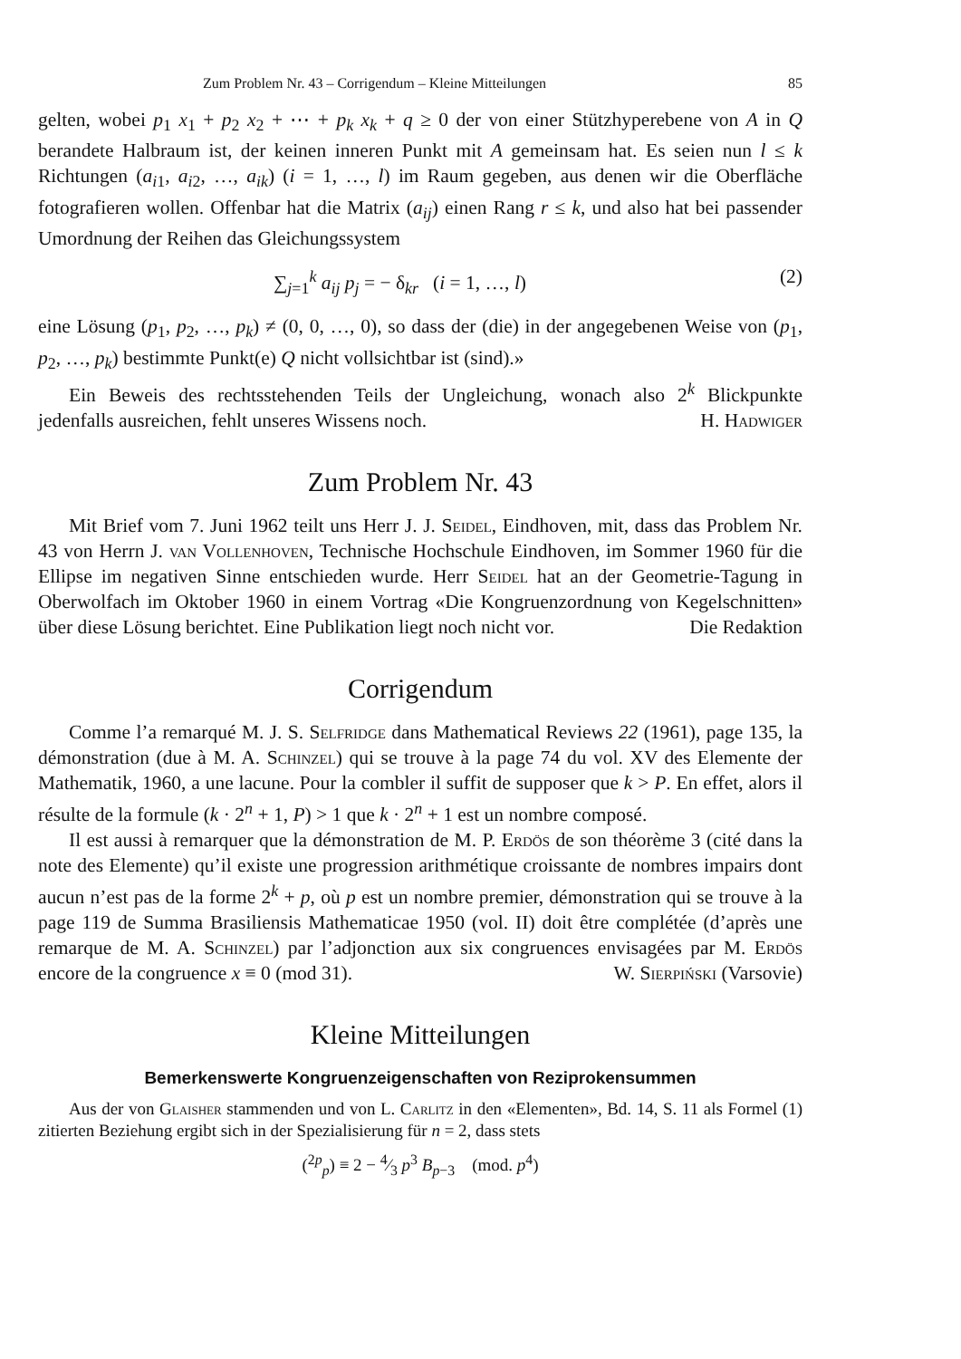Zum Problem Nr. 43 – Corrigendum – Kleine Mitteilungen 85
gelten, wobei p<sub>1</sub> x<sub>1</sub> + p<sub>2</sub> x<sub>2</sub> + ⋯ + p<sub>k</sub> x<sub>k</sub> + q ≥ 0 der von einer Stützhyperebene von A in Q berandete Halbraum ist, der keinen inneren Punkt mit A gemeinsam hat. Es seien nun l ≤ k Richtungen (a<sub>i1</sub>, a<sub>i2</sub>, …, a<sub>ik</sub>) (i = 1, …, l) im Raum gegeben, aus denen wir die Oberfläche fotografieren wollen. Offenbar hat die Matrix (a<sub>ij</sub>) einen Rang r ≤ k, und also hat bei passender Umordnung der Reihen das Gleichungssystem
∑<sub>j=1</sub><sup>k</sup> a<sub>ij</sub> p<sub>j</sub> = − δ<sub>kr</sub> (i = 1, …, l) (2)
eine Lösung (p<sub>1</sub>, p<sub>2</sub>, …, p<sub>k</sub>) ≠ (0, 0, …, 0), so dass der (die) in der angegebenen Weise von (p<sub>1</sub>, p<sub>2</sub>, …, p<sub>k</sub>) bestimmte Punkt(e) Q nicht vollsichtbar ist (sind).»
Ein Beweis des rechtsstehenden Teils der Ungleichung, wonach also 2<sup>k</sup> Blickpunkte jedenfalls ausreichen, fehlt unseres Wissens noch. H. Hadwiger
Zum Problem Nr. 43
Mit Brief vom 7. Juni 1962 teilt uns Herr J. J. Seidel, Eindhoven, mit, dass das Problem Nr. 43 von Herrn J. van Vollenhoven, Technische Hochschule Eindhoven, im Sommer 1960 für die Ellipse im negativen Sinne entschieden wurde. Herr Seidel hat an der Geometrie-Tagung in Oberwolfach im Oktober 1960 in einem Vortrag «Die Kongruenzordnung von Kegelschnitten» über diese Lösung berichtet. Eine Publikation liegt noch nicht vor. Die Redaktion
Corrigendum
Comme l’a remarqué M. J. S. Selfridge dans Mathematical Reviews 22 (1961), page 135, la démonstration (due à M. A. Schinzel) qui se trouve à la page 74 du vol. XV des Elemente der Mathematik, 1960, a une lacune. Pour la combler il suffit de supposer que k > P. En effet, alors il résulte de la formule (k · 2<sup>n</sup> + 1, P) > 1 que k · 2<sup>n</sup> + 1 est un nombre composé.
Il est aussi à remarquer que la démonstration de M. P. Erdös de son théorème 3 (cité dans la note des Elemente) qu’il existe une progression arithmétique croissante de nombres impairs dont aucun n’est pas de la forme 2<sup>k</sup> + p, où p est un nombre premier, démonstration qui se trouve à la page 119 de Summa Brasiliensis Mathematicae 1950 (vol. II) doit être complétée (d’après une remarque de M. A. Schinzel) par l’adjonction aux six congruences envisagées par M. Erdös encore de la congruence x ≡ 0 (mod 31). W. Sierpiński (Varsovie)
Kleine Mitteilungen
Bemerkenswerte Kongruenzeigenschaften von Reziprokensummen
Aus der von Glaisher stammenden und von L. Carlitz in den «Elementen», Bd. 14, S. 11 als Formel (1) zitierten Beziehung ergibt sich in der Spezialisierung für n = 2, dass stets
(<sup>2p</sup><sub>p</sub>) ≡ 2 − 4⁄3 p<sup>3</sup> B<sub>p−3</sub> (mod. p<sup>4</sup>)